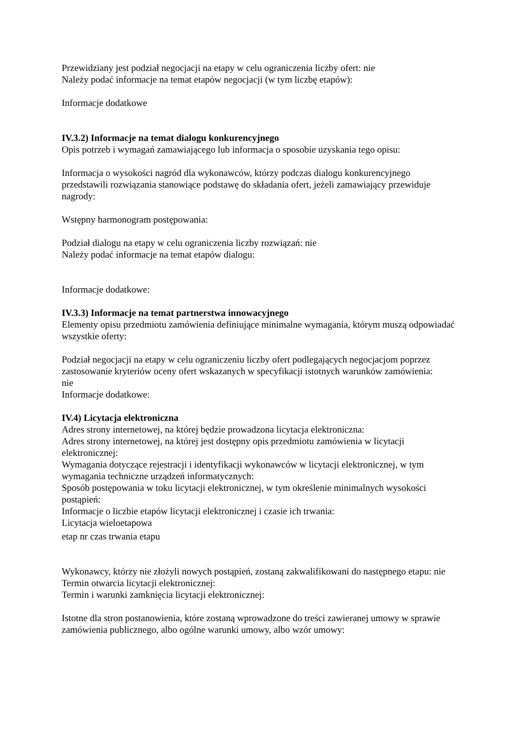Przewidziany jest podział negocjacji na etapy w celu ograniczenia liczby ofert: nie
Należy podać informacje na temat etapów negocjacji (w tym liczbę etapów):
Informacje dodatkowe
IV.3.2) Informacje na temat dialogu konkurencyjnego
Opis potrzeb i wymagań zamawiającego lub informacja o sposobie uzyskania tego opisu:
Informacja o wysokości nagród dla wykonawców, którzy podczas dialogu konkurencyjnego przedstawili rozwiązania stanowiące podstawę do składania ofert, jeżeli zamawiający przewiduje nagrody:
Wstępny harmonogram postępowania:
Podział dialogu na etapy w celu ograniczenia liczby rozwiązań: nie
Należy podać informacje na temat etapów dialogu:
Informacje dodatkowe:
IV.3.3) Informacje na temat partnerstwa innowacyjnego
Elementy opisu przedmiotu zamówienia definiujące minimalne wymagania, którym muszą odpowiadać wszystkie oferty:
Podział negocjacji na etapy w celu ograniczeniu liczby ofert podlegających negocjacjom poprzez zastosowanie kryteriów oceny ofert wskazanych w specyfikacji istotnych warunków zamówienia:
nie
Informacje dodatkowe:
IV.4) Licytacja elektroniczna
Adres strony internetowej, na której będzie prowadzona licytacja elektroniczna:
Adres strony internetowej, na której jest dostępny opis przedmiotu zamówienia w licytacji elektronicznej:
Wymagania dotyczące rejestracji i identyfikacji wykonawców w licytacji elektronicznej, w tym wymagania techniczne urządzeń informatycznych:
Sposób postępowania w toku licytacji elektronicznej, w tym określenie minimalnych wysokości postąpień:
Informacje o liczbie etapów licytacji elektronicznej i czasie ich trwania:
Licytacja wieloetapowa
etap nr czas trwania etapu
Wykonawcy, którzy nie złożyli nowych postąpień, zostaną zakwalifikowani do następnego etapu: nie
Termin otwarcia licytacji elektronicznej:
Termin i warunki zamknięcia licytacji elektronicznej:
Istotne dla stron postanowienia, które zostaną wprowadzone do treści zawieranej umowy w sprawie zamówienia publicznego, albo ogólne warunki umowy, albo wzór umowy: